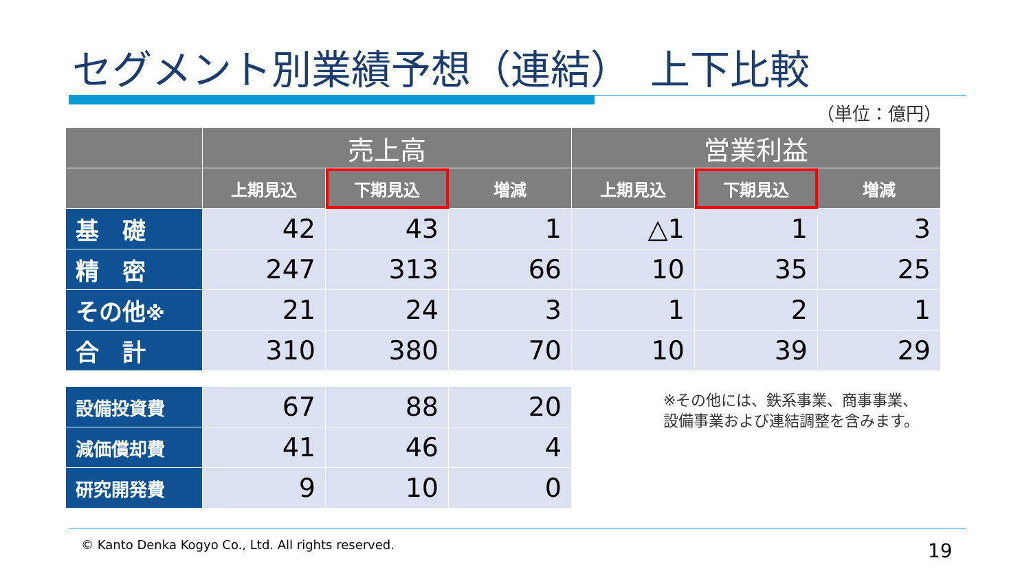セグメント別業績予想（連結）　上下比較
（単位：億円）
| | 売上高 | | | 営業利益 | | |
| --- | --- | --- | --- | --- | --- | --- |
| | 上期見込 | 下期見込 | 増減 | 上期見込 | 下期見込 | 増減 |
| 基 礎 | 42 | 43 | 1 | △1 | 1 | 3 |
| 精 密 | 247 | 313 | 66 | 10 | 35 | 25 |
| その他 ※ | 21 | 24 | 3 | 1 | 2 | 1 |
| 合 計 | 310 | 380 | 70 | 10 | 39 | 29 |
| 設備投資費 | 67 | 88 | 20 | | | |
| 減価償却費 | 41 | 46 | 4 | | | |
| 研究開発費 | 9 | 10 | 0 | | | |
※その他には、鉄系事業、商事事業、
設備事業および連結調整を含みます。
© Kanto Denka Kogyo Co., Ltd. All rights reserved.
19